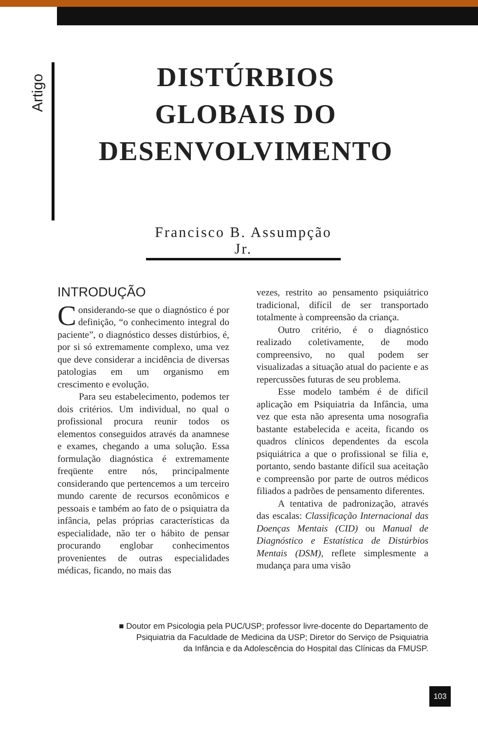Artigo
DISTÚRBIOS
GLOBAIS DO
DESENVOLVIMENTO
Francisco B. Assumpção Jr.
INTRODUÇÃO
Considerando-se que o diagnóstico é por definição, “o conhecimento integral do paciente”, o diagnóstico desses distúrbios, é, por si só extremamente complexo, uma vez que deve considerar a incidência de diversas patologias em um organismo em crescimento e evolução.
Para seu estabelecimento, podemos ter dois critérios. Um individual, no qual o profissional procura reunir todos os elementos conseguidos através da anamnese e exames, chegando a uma solução. Essa formulação diagnóstica é extremamente freqüente entre nós, principalmente considerando que pertencemos a um terceiro mundo carente de recursos econômicos e pessoais e também ao fato de o psiquiatra da infância, pelas próprias características da especialidade, não ter o hábito de pensar procurando englobar conhecimentos provenientes de outras especialidades médicas, ficando, no mais das
vezes, restrito ao pensamento psiquiátrico tradicional, difícil de ser transportado totalmente à compreensão da criança.
Outro critério, é o diagnóstico realizado coletivamente, de modo compreensivo, no qual podem ser visualizadas a situação atual do paciente e as repercussões futuras de seu problema.
Esse modelo também é de difícil aplicação em Psiquiatria da Infância, uma vez que esta não apresenta uma nosografia bastante estabelecida e aceita, ficando os quadros clínicos dependentes da escola psiquiátrica a que o profissional se filia e, portanto, sendo bastante difícil sua aceitação e compreensão por parte de outros médicos filiados a padrões de pensamento diferentes.
A tentativa de padronização, através das escalas: Classificação Internacional das Doenças Mentais (CID) ou Manual de Diagnóstico e Estatística de Distúrbios Mentais (DSM), reflete simplesmente a mudança para uma visão
■ Doutor em Psicologia pela PUC/USP; professor livre-docente do Departamento de
Psiquiatria da Faculdade de Medicina da USP; Diretor do Serviço de Psiquiatria
da Infância e da Adolescência do Hospital das Clínicas da FMUSP.
103